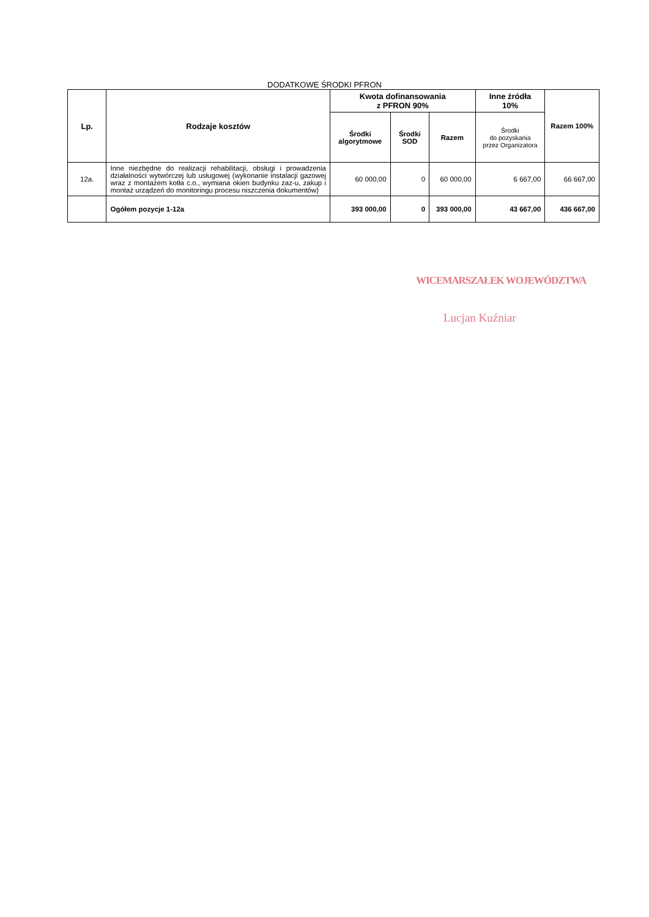DODATKOWE ŚRODKI PFRON
| Lp. | Rodzaje kosztów | Kwota dofinansowania z PFRON 90% | | | Inne źródła 10% | Razem 100% |
| --- | --- | --- | --- | --- | --- | --- |
| | | Środki algorytmowe | Środki SOD | Razem | Środki do pozyskania przez Organizatora | |
| 12a. | Inne niezbędne do realizacji rehabilitacji, obsługi i prowadzenia działalności wytwórczej lub usługowej (wykonanie instalacji gazowej wraz z montażem kotła c.o., wymiana okien budynku zaz-u, zakup i montaż urządzeń do monitoringu procesu niszczenia dokumentów) | 60 000,00 | 0 | 60 000,00 | 6 667,00 | 66 667,00 |
| | Ogółem pozycje 1-12a | 393 000,00 | 0 | 393 000,00 | 43 667,00 | 436 667,00 |
WICEMARSZAŁEK WOJEWÓDZTWA
Lucjan Kuźniar